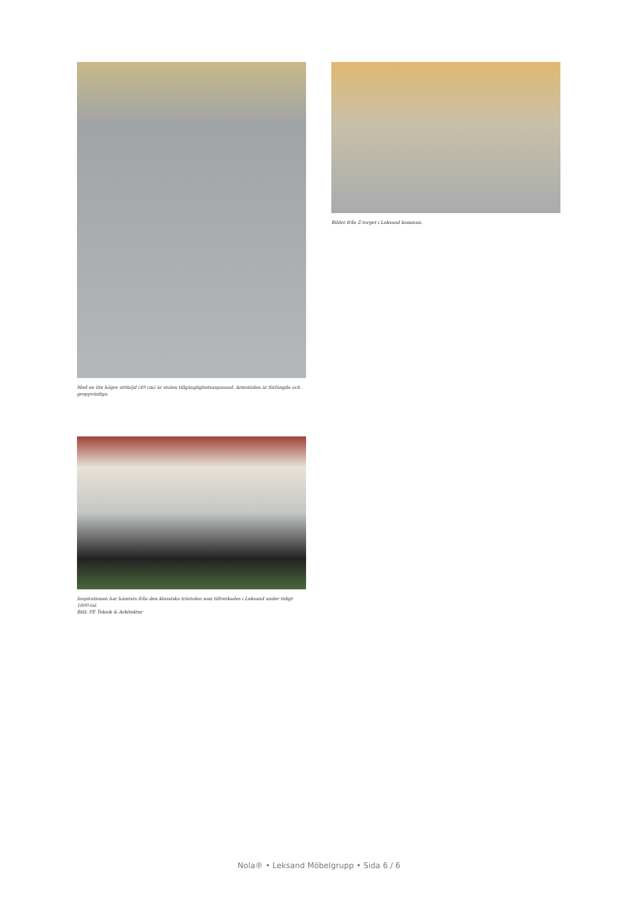Med en lite högre sitthöjd (49 cm) är stolen tillgänglighetsanpassad. Armstöden är förlängda och greppvänliga.
Bilder från Z-torget i Leksand kommun.
Inspirationen har hämtats från den klassiska trästolen som tillverkades i Leksand under tidigt 1800-tal.
Bild: PE Teknik & Arkitektur
Nola® • Leksand Möbelgrupp • Sida 6 / 6